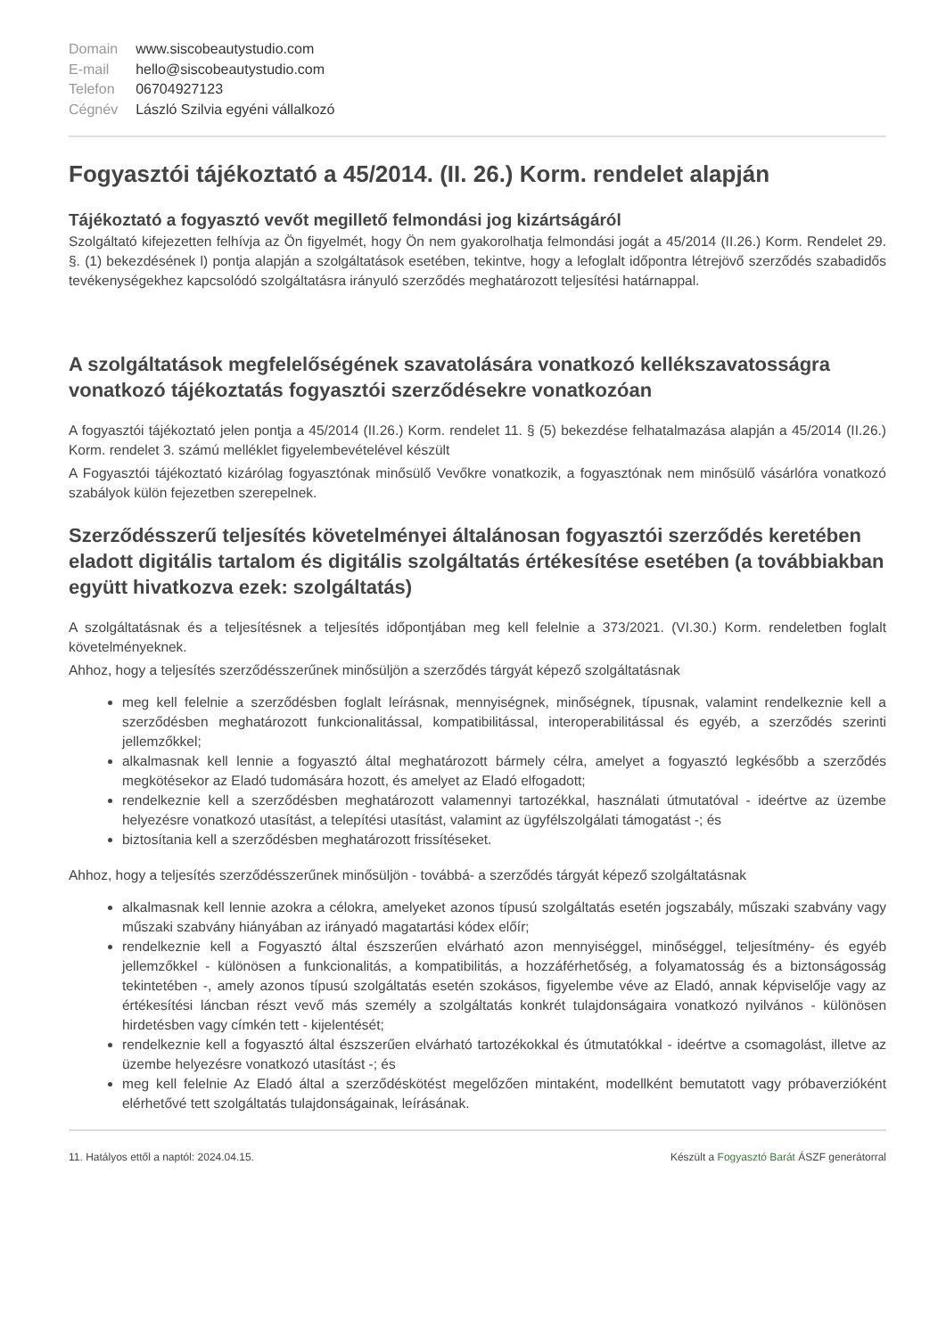| Domain | www.siscobeautystudio.com |
| E-mail | hello@siscobeautystudio.com |
| Telefon | 06704927123 |
| Cégnév | László Szilvia egyéni vállalkozó |
Fogyasztói tájékoztató a 45/2014. (II. 26.) Korm. rendelet alapján
Tájékoztató a fogyasztó vevőt megillető felmondási jog kizártságáról
Szolgáltató kifejezetten felhívja az Ön figyelmét, hogy Ön nem gyakorolhatja felmondási jogát a 45/2014 (II.26.) Korm. Rendelet 29. §. (1) bekezdésének l) pontja alapján a szolgáltatások esetében, tekintve, hogy a lefoglalt időpontra létrejövő szerződés szabadidős tevékenységekhez kapcsolódó szolgáltatásra irányuló szerződés meghatározott teljesítési határnappal.
A szolgáltatások megfelelőségének szavatolására vonatkozó kellékszavatosságra vonatkozó tájékoztatás fogyasztói szerződésekre vonatkozóan
A fogyasztói tájékoztató jelen pontja a 45/2014 (II.26.) Korm. rendelet 11. § (5) bekezdése felhatalmazása alapján a 45/2014 (II.26.) Korm. rendelet 3. számú melléklet figyelembevételével készült
A Fogyasztói tájékoztató kizárólag fogyasztónak minősülő Vevőkre vonatkozik, a fogyasztónak nem minősülő vásárlóra vonatkozó szabályok külön fejezetben szerepelnek.
Szerződésszerű teljesítés követelményei általánosan fogyasztói szerződés keretében eladott digitális tartalom és digitális szolgáltatás értékesítése esetében (a továbbiakban együtt hivatkozva ezek: szolgáltatás)
A szolgáltatásnak és a teljesítésnek a teljesítés időpontjában meg kell felelnie a 373/2021. (VI.30.) Korm. rendeletben foglalt követelményeknek.
Ahhoz, hogy a teljesítés szerződésszerűnek minősüljön a szerződés tárgyát képező szolgáltatásnak
meg kell felelnie a szerződésben foglalt leírásnak, mennyiségnek, minőségnek, típusnak, valamint rendelkeznie kell a szerződésben meghatározott funkcionalitással, kompatibilitással, interoperabilitással és egyéb, a szerződés szerinti jellemzőkkel;
alkalmasnak kell lennie a fogyasztó által meghatározott bármely célra, amelyet a fogyasztó legkésőbb a szerződés megkötésekor az Eladó tudomására hozott, és amelyet az Eladó elfogadott;
rendelkeznie kell a szerződésben meghatározott valamennyi tartozékkal, használati útmutatóval - ideértve az üzembe helyezésre vonatkozó utasítást, a telepítési utasítást, valamint az ügyfélszolgálati támogatást -; és
biztosítania kell a szerződésben meghatározott frissítéseket.
Ahhoz, hogy a teljesítés szerződésszerűnek minősüljön - továbbá- a szerződés tárgyát képező szolgáltatásnak
alkalmasnak kell lennie azokra a célokra, amelyeket azonos típusú szolgáltatás esetén jogszabály, műszaki szabvány vagy műszaki szabvány hiányában az irányadó magatartási kódex előír;
rendelkeznie kell a Fogyasztó által észszerűen elvárható azon mennyiséggel, minőséggel, teljesítmény- és egyéb jellemzőkkel - különösen a funkcionalitás, a kompatibilitás, a hozzáférhetőség, a folyamatosság és a biztonságosság tekintetében -, amely azonos típusú szolgáltatás esetén szokásos, figyelembe véve az Eladó, annak képviselője vagy az értékesítési láncban részt vevő más személy a szolgáltatás konkrét tulajdonságaira vonatkozó nyilvános - különösen hirdetésben vagy címkén tett - kijelentését;
rendelkeznie kell a fogyasztó által észszerűen elvárható tartozékokkal és útmutatókkal - ideértve a csomagolást, illetve az üzembe helyezésre vonatkozó utasítást -; és
meg kell felelnie Az Eladó által a szerződéskötést megelőzően mintaként, modellként bemutatott vagy próbaverzióként elérhetővé tett szolgáltatás tulajdonságainak, leírásának.
11. Hatályos ettől a naptól: 2024.04.15. Készült a Fogyasztó Barát ÁSZF generátorral